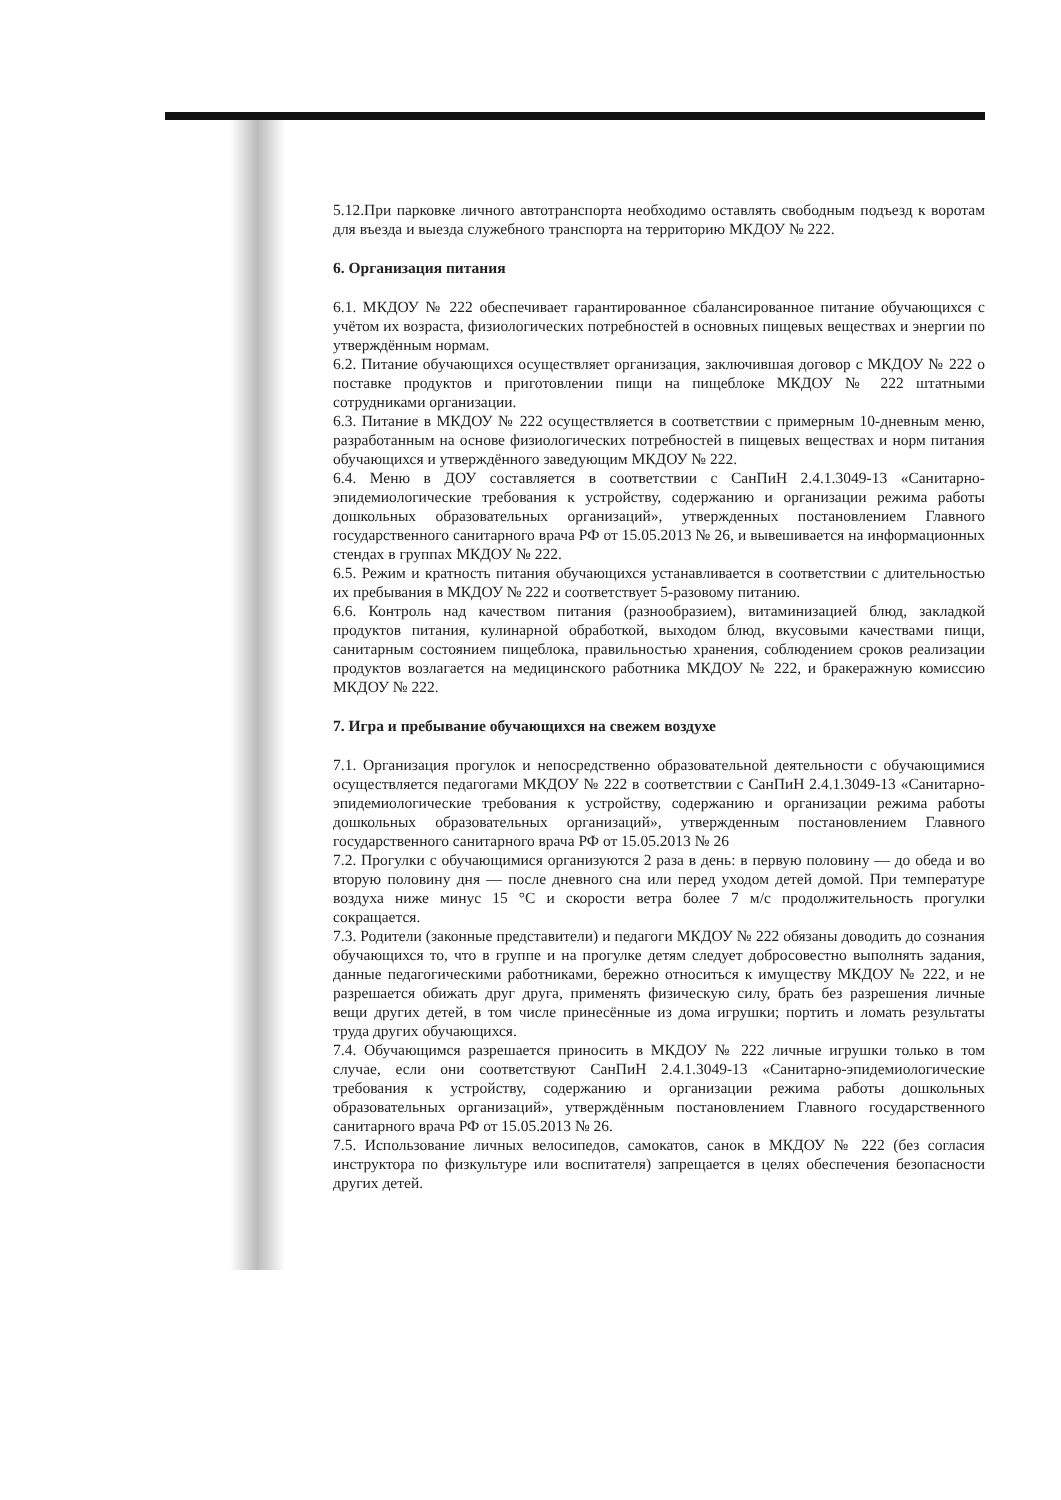5.12.При парковке личного автотранспорта необходимо оставлять свободным подъезд к воротам для въезда и выезда служебного транспорта на территорию МКДОУ № 222.
6. Организация питания
6.1. МКДОУ № 222 обеспечивает гарантированное сбалансированное питание обучающихся с учётом их возраста, физиологических потребностей в основных пищевых веществах и энергии по утверждённым нормам.
6.2. Питание обучающихся осуществляет организация, заключившая договор с МКДОУ № 222 о поставке продуктов и приготовлении пищи на пищеблоке МКДОУ № 222 штатными сотрудниками организации.
6.3. Питание в МКДОУ № 222 осуществляется в соответствии с примерным 10-дневным меню, разработанным на основе физиологических потребностей в пищевых веществах и норм питания обучающихся и утверждённого заведующим МКДОУ № 222.
6.4. Меню в ДОУ составляется в соответствии с СанПиН 2.4.1.3049-13 «Санитарно-эпидемиологические требования к устройству, содержанию и организации режима работы дошкольных образовательных организаций», утвержденных постановлением Главного государственного санитарного врача РФ от 15.05.2013 № 26, и вывешивается на информационных стендах в группах МКДОУ № 222.
6.5. Режим и кратность питания обучающихся устанавливается в соответствии с длительностью их пребывания в МКДОУ № 222 и соответствует 5-разовому питанию.
6.6. Контроль над качеством питания (разнообразием), витаминизацией блюд, закладкой продуктов питания, кулинарной обработкой, выходом блюд, вкусовыми качествами пищи, санитарным состоянием пищеблока, правильностью хранения, соблюдением сроков реализации продуктов возлагается на медицинского работника МКДОУ № 222, и бракеражную комиссию МКДОУ № 222.
7. Игра и пребывание обучающихся на свежем воздухе
7.1. Организация прогулок и непосредственно образовательной деятельности с обучающимися осуществляется педагогами МКДОУ № 222 в соответствии с СанПиН 2.4.1.3049-13 «Санитарно-эпидемиологические требования к устройству, содержанию и организации режима работы дошкольных образовательных организаций», утвержденным постановлением Главного государственного санитарного врача РФ от 15.05.2013 № 26
7.2. Прогулки с обучающимися организуются 2 раза в день: в первую половину — до обеда и во вторую половину дня — после дневного сна или перед уходом детей домой. При температуре воздуха ниже минус 15 °С и скорости ветра более 7 м/с продолжительность прогулки сокращается.
7.3. Родители (законные представители) и педагоги МКДОУ № 222 обязаны доводить до сознания обучающихся то, что в группе и на прогулке детям следует добросовестно выполнять задания, данные педагогическими работниками, бережно относиться к имуществу МКДОУ № 222, и не разрешается обижать друг друга, применять физическую силу, брать без разрешения личные вещи других детей, в том числе принесённые из дома игрушки; портить и ломать результаты труда других обучающихся.
7.4. Обучающимся разрешается приносить в МКДОУ № 222 личные игрушки только в том случае, если они соответствуют СанПиН 2.4.1.3049-13 «Санитарно-эпидемиологические требования к устройству, содержанию и организации режима работы дошкольных образовательных организаций», утверждённым постановлением Главного государственного санитарного врача РФ от 15.05.2013 № 26.
7.5. Использование личных велосипедов, самокатов, санок в МКДОУ № 222 (без согласия инструктора по физкультуре или воспитателя) запрещается в целях обеспечения безопасности других детей.